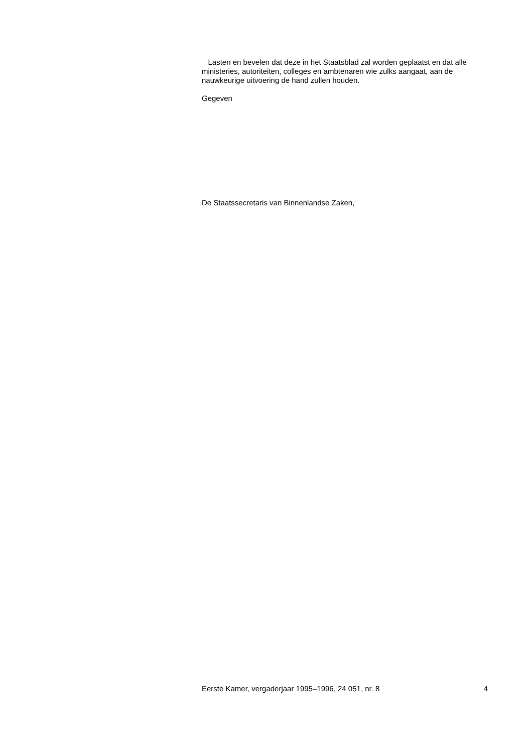Lasten en bevelen dat deze in het Staatsblad zal worden geplaatst en dat alle ministeries, autoriteiten, colleges en ambtenaren wie zulks aangaat, aan de nauwkeurige uitvoering de hand zullen houden.
Gegeven
De Staatssecretaris van Binnenlandse Zaken,
Eerste Kamer, vergaderjaar 1995–1996, 24 051, nr. 8 4